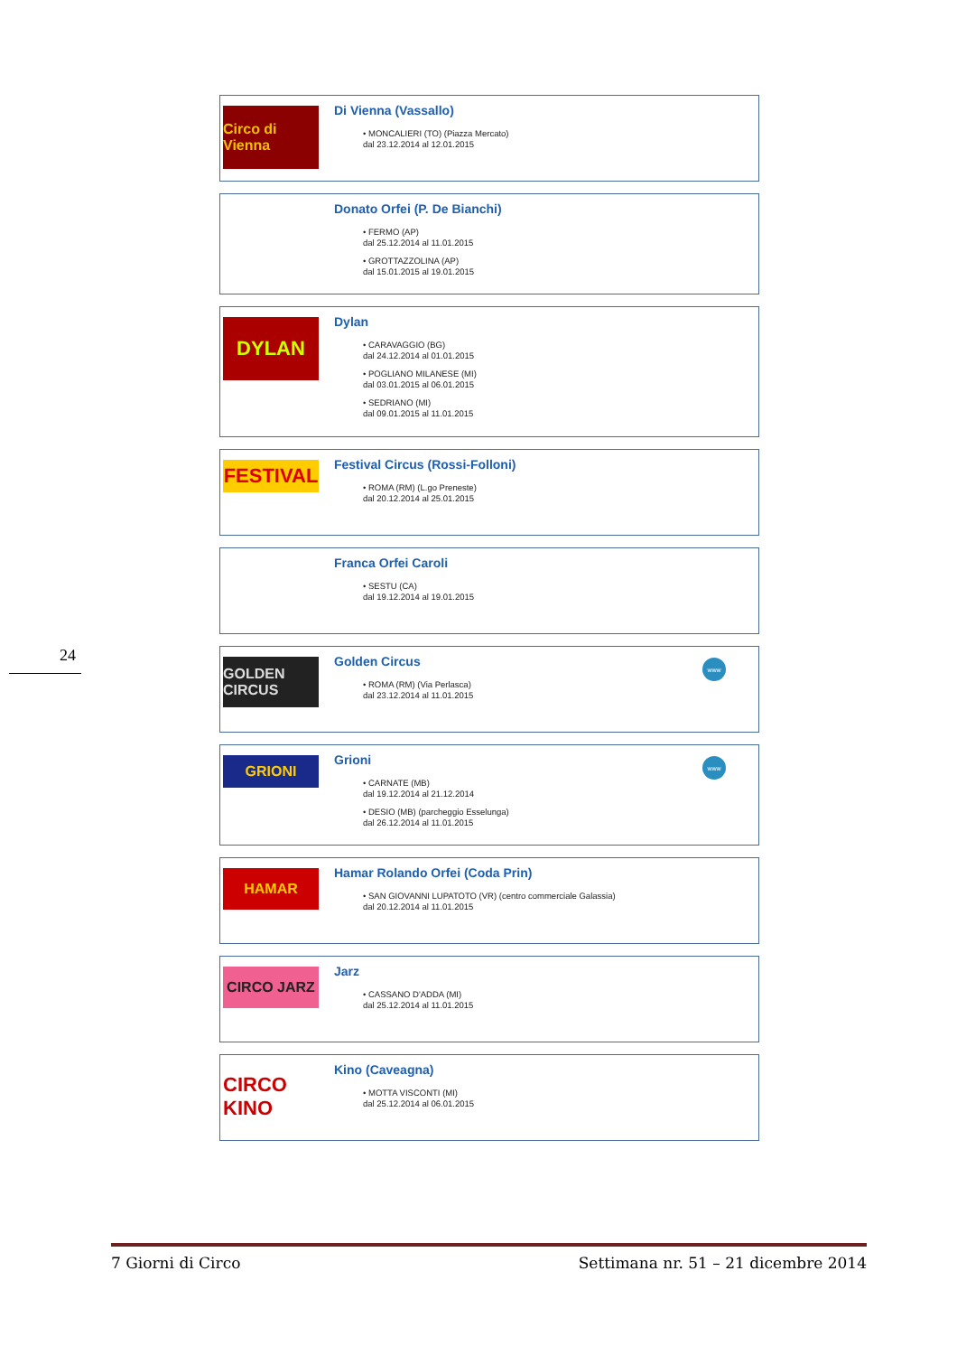Circo di Vienna
Di Vienna (Vassallo)
• MONCALIERI (TO) (Piazza Mercato)
dal 23.12.2014 al 12.01.2015
Donato Orfei (P. De Bianchi)
• FERMO (AP)
dal 25.12.2014 al 11.01.2015
• GROTTAZZOLINA (AP)
dal 15.01.2015 al 19.01.2015
DYLAN
Dylan
• CARAVAGGIO (BG)
dal 24.12.2014 al 01.01.2015
• POGLIANO MILANESE (MI)
dal 03.01.2015 al 06.01.2015
• SEDRIANO (MI)
dal 09.01.2015 al 11.01.2015
FESTIVAL
Festival Circus (Rossi-Folloni)
• ROMA (RM) (L.go Preneste)
dal 20.12.2014 al 25.01.2015
Franca Orfei Caroli
• SESTU (CA)
dal 19.12.2014 al 19.01.2015
GOLDEN CIRCUS
Golden Circus
• ROMA (RM) (Via Perlasca)
dal 23.12.2014 al 11.01.2015
www
GRIONI
Grioni
• CARNATE (MB)
dal 19.12.2014 al 21.12.2014
• DESIO (MB) (parcheggio Esselunga)
dal 26.12.2014 al 11.01.2015
www
HAMAR
Hamar Rolando Orfei (Coda Prin)
• SAN GIOVANNI LUPATOTO (VR) (centro commerciale Galassia)
dal 20.12.2014 al 11.01.2015
CIRCO JARZ
Jarz
• CASSANO D'ADDA (MI)
dal 25.12.2014 al 11.01.2015
CIRCO KINO
Kino (Caveagna)
• MOTTA VISCONTI (MI)
dal 25.12.2014 al 06.01.2015
24
7 Giorni di Circo Settimana nr. 51 – 21 dicembre 2014